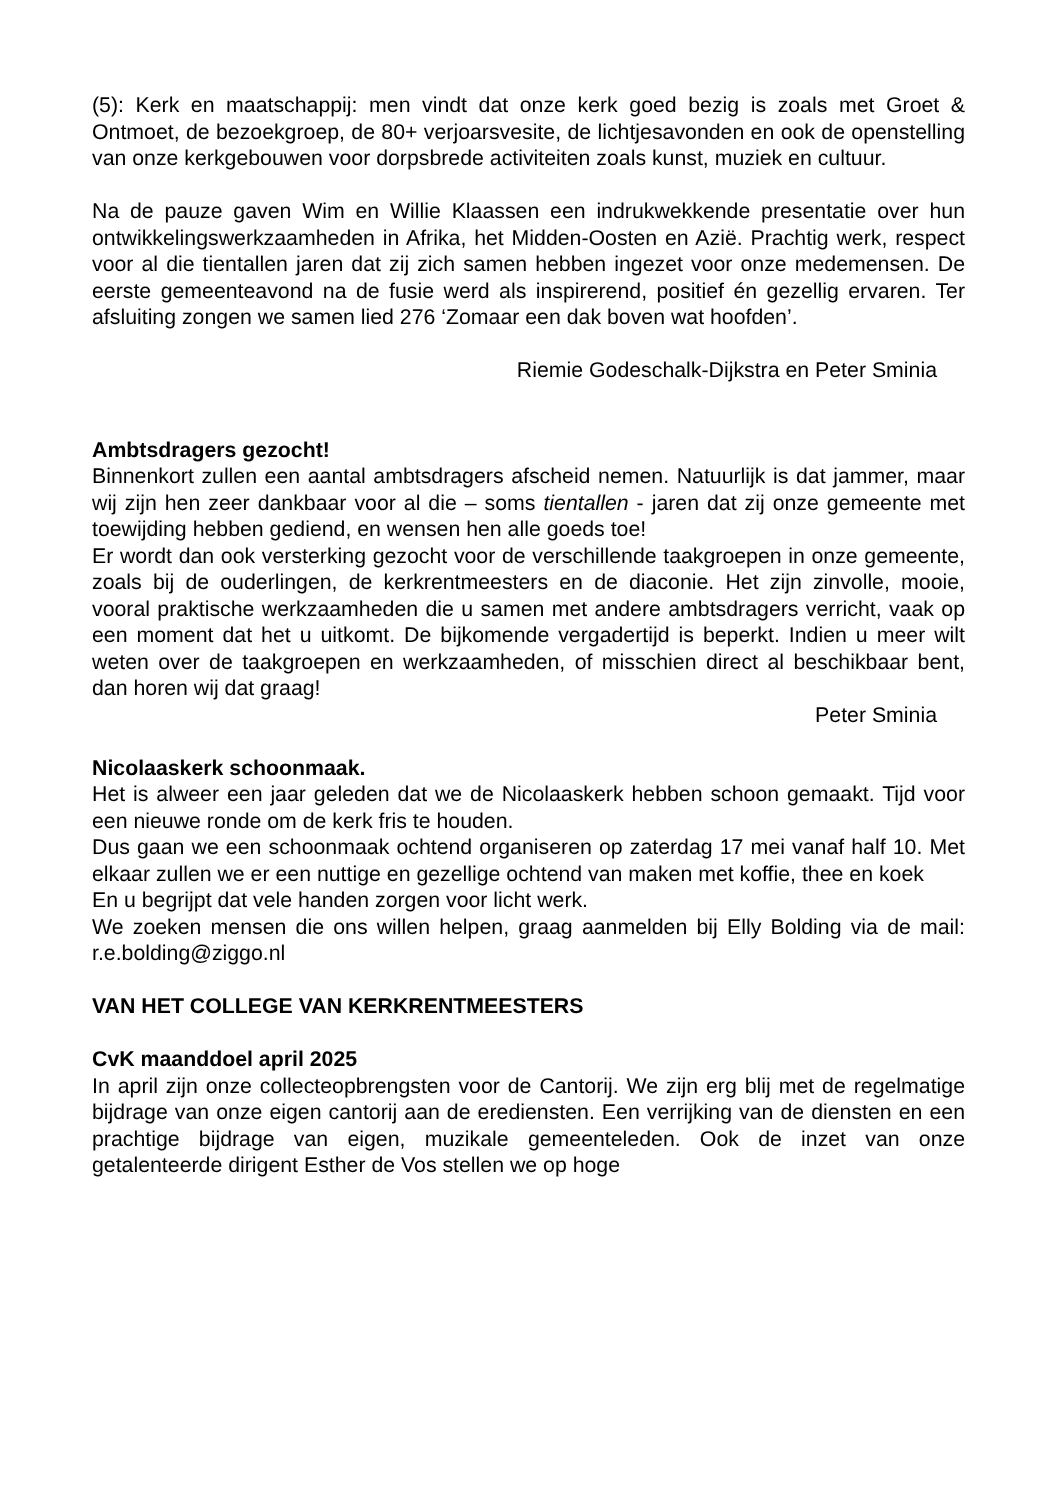(5): Kerk en maatschappij: men vindt dat onze kerk goed bezig is zoals met Groet & Ontmoet, de bezoekgroep, de 80+ verjoarsvesite, de lichtjesavonden en ook de openstelling van onze kerkgebouwen voor dorpsbrede activiteiten zoals kunst, muziek en cultuur.
Na de pauze gaven Wim en Willie Klaassen een indrukwekkende presentatie over hun ontwikkelingswerkzaamheden in Afrika, het Midden-Oosten en Azië. Prachtig werk, respect voor al die tientallen jaren dat zij zich samen hebben ingezet voor onze medemensen. De eerste gemeenteavond na de fusie werd als inspirerend, positief én gezellig ervaren. Ter afsluiting zongen we samen lied 276 ‘Zomaar een dak boven wat hoofden’.
Riemie Godeschalk-Dijkstra en Peter Sminia
Ambtsdragers gezocht!
Binnenkort zullen een aantal ambtsdragers afscheid nemen. Natuurlijk is dat jammer, maar wij zijn hen zeer dankbaar voor al die – soms tientallen - jaren dat zij onze gemeente met toewijding hebben gediend, en wensen hen alle goeds toe!
Er wordt dan ook versterking gezocht voor de verschillende taakgroepen in onze gemeente, zoals bij de ouderlingen, de kerkrentmeesters en de diaconie. Het zijn zinvolle, mooie, vooral praktische werkzaamheden die u samen met andere ambtsdragers verricht, vaak op een moment dat het u uitkomt. De bijkomende vergadertijd is beperkt. Indien u meer wilt weten over de taakgroepen en werkzaamheden, of misschien direct al beschikbaar bent, dan horen wij dat graag!
Peter Sminia
Nicolaaskerk schoonmaak.
Het is alweer een jaar geleden dat we de Nicolaaskerk hebben schoon gemaakt. Tijd voor een nieuwe ronde om de kerk fris te houden.
Dus gaan we een schoonmaak ochtend organiseren op zaterdag 17 mei vanaf half 10. Met elkaar zullen we er een nuttige en gezellige ochtend van maken met koffie, thee en koek
En u begrijpt dat vele handen zorgen voor licht werk.
We zoeken mensen die ons willen helpen, graag aanmelden bij Elly Bolding via de mail: r.e.bolding@ziggo.nl
VAN HET COLLEGE VAN KERKRENTMEESTERS
CvK maanddoel april 2025
In april zijn onze collecteopbrengsten voor de Cantorij. We zijn erg blij met de regelmatige bijdrage van onze eigen cantorij aan de erediensten. Een verrijking van de diensten en een prachtige bijdrage van eigen, muzikale gemeenteleden. Ook de inzet van onze getalenteerde dirigent Esther de Vos stellen we op hoge